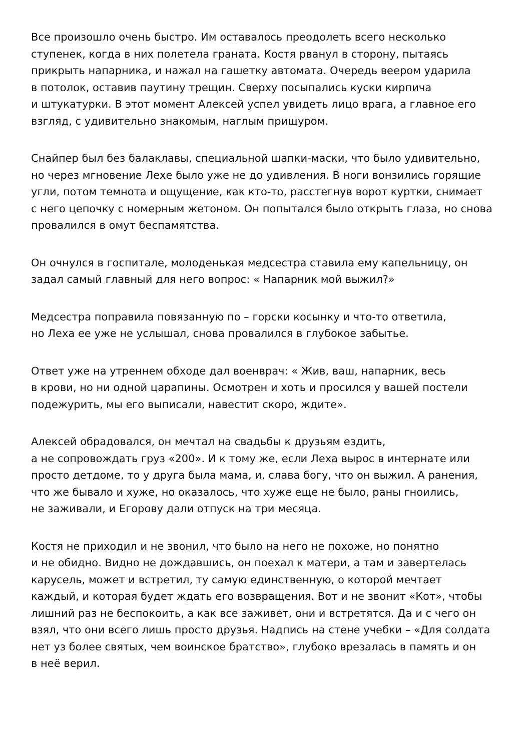Все произошло очень быстро. Им оставалось преодолеть всего несколько
ступенек, когда в них полетела граната. Костя рванул в сторону, пытаясь
прикрыть напарника, и нажал на гашетку автомата. Очередь веером ударила
в потолок, оставив паутину трещин. Сверху посыпались куски кирпича
и штукатурки. В этот момент Алексей успел увидеть лицо врага, а главное его
взгляд, с удивительно знакомым, наглым прищуром.
Снайпер был без балаклавы, специальной шапки-маски, что было удивительно,
но через мгновение Лехе было уже не до удивления. В ноги вонзились горящие
угли, потом темнота и ощущение, как кто-то, расстегнув ворот куртки, снимает
с него цепочку с номерным жетоном. Он попытался было открыть глаза, но снова
провалился в омут беспамятства.
Он очнулся в госпитале, молоденькая медсестра ставила ему капельницу, он
задал самый главный для него вопрос: « Напарник мой выжил?»
Медсестра поправила повязанную по – горски косынку и что-то ответила,
но Леха ее уже не услышал, снова провалился в глубокое забытье.
Ответ уже на утреннем обходе дал военврач: « Жив, ваш, напарник, весь
в крови, но ни одной царапины. Осмотрен и хоть и просился у вашей постели
подежурить, мы его выписали, навестит скоро, ждите».
Алексей обрадовался, он мечтал на свадьбы к друзьям ездить,
а не сопровождать груз «200». И к тому же, если Леха вырос в интернате или
просто детдоме, то у друга была мама, и, слава богу, что он выжил. А ранения,
что же бывало и хуже, но оказалось, что хуже еще не было, раны гноились,
не заживали, и Егорову дали отпуск на три месяца.
Костя не приходил и не звонил, что было на него не похоже, но понятно
и не обидно. Видно не дождавшись, он поехал к матери, а там и завертелась
карусель, может и встретил, ту самую единственную, о которой мечтает
каждый, и которая будет ждать его возвращения. Вот и не звонит «Кот», чтобы
лишний раз не беспокоить, а как все заживет, они и встретятся. Да и с чего он
взял, что они всего лишь просто друзья. Надпись на стене учебки – «Для солдата
нет уз более святых, чем воинское братство», глубоко врезалась в память и он
в неё верил.